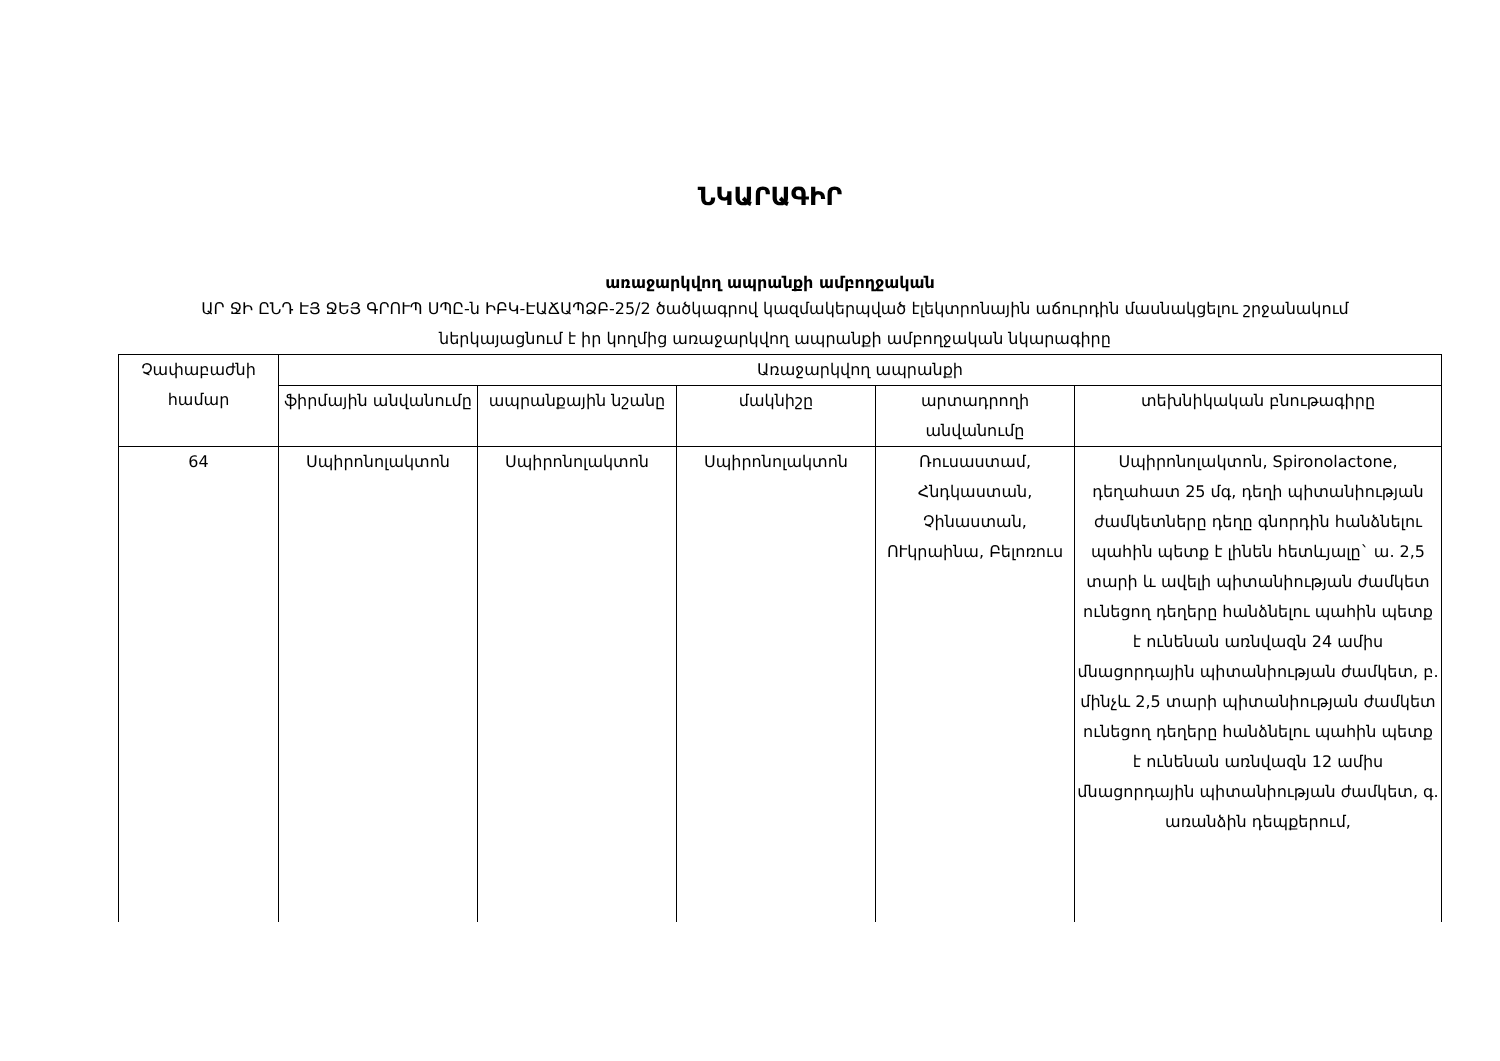ՆԿԱՐԱԳԻՐ
առաջարկվող ապրանքի ամբողջական
ԱՐ ՋԻ ԸՆԴ ԷՅ ՋԵՅ ԳՐՈՒՊ ՍՊԸ-ն ԻԲԿ-ԷԱՃԱՊՁԲ-25/2 ծածկագրով կազմակերպված էլեկտրոնային աճուրդին մասնակցելու շրջանակում ներկայացնում է իր կողմից առաջարկվող ապրանքի ամբողջական նկարագիրը
| Չափաբաժնի համար | Առաջարկվող ապրանքի | | | | |
| --- | --- | --- | --- | --- | --- |
| | ֆիրմային անվանումը | ապրանքային նշանը | մակնիշը | արտադրողի անվանումը | տեխնիկական բնութագիրը |
| 64 | Սպիրոնոլակտոն | Սպիրոնոլակտոն | Սպիրոնոլակտոն | Ռուսաստամ, Հնդկաստան, Չինաստան, ՈՒկրաինա, Բելոռուս | Սպիրոնոլակտոն, Spironolactone, դեղահատ 25 մգ, դեղի պիտանիության ժամկետները դեղը գնորդին հանձնելու պահին պետք է լինեն հետևյալը` ա. 2,5 տարի և ավելի պիտանիության ժամկետ ունեցող դեղերը հանձնելու պահին պետք է ունենան առնվազն 24 ամիս մնացորդային պիտանիության ժամկետ, բ. մինչև 2,5 տարի պիտանիության ժամկետ ունեցող դեղերը հանձնելու պահին պետք է ունենան առնվազն 12 ամիս մնացորդային պիտանիության ժամկետ, գ. առանձին դեպքերում, |